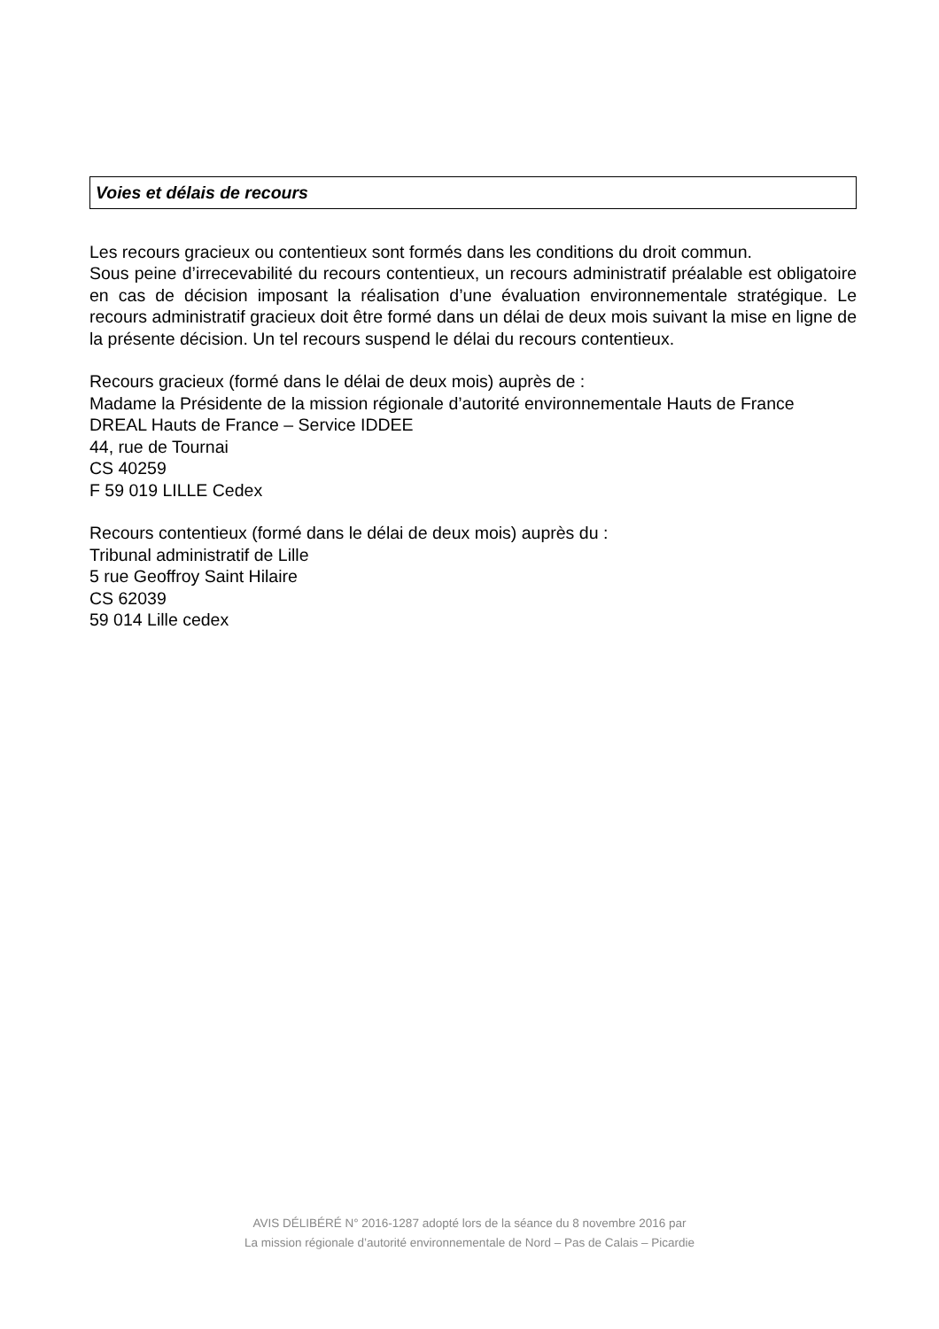Voies et délais de recours
Les recours gracieux ou contentieux sont formés dans les conditions du droit commun.
Sous peine d’irrecevabilité du recours contentieux, un recours administratif préalable est obligatoire en cas de décision imposant la réalisation d’une évaluation environnementale stratégique. Le recours administratif gracieux doit être formé dans un délai de deux mois suivant la mise en ligne de la présente décision. Un tel recours suspend le délai du recours contentieux.
Recours gracieux (formé dans le délai de deux mois) auprès de :
Madame la Présidente de la mission régionale d’autorité environnementale Hauts de France
DREAL Hauts de France – Service IDDEE
44, rue de Tournai
CS 40259
F 59 019 LILLE Cedex
Recours contentieux (formé dans le délai de deux mois) auprès du :
Tribunal administratif de Lille
5 rue Geoffroy Saint Hilaire
CS 62039
59 014 Lille cedex
AVIS DÉLIBÉRÉ N° 2016-1287 adopté lors de la séance du 8 novembre 2016 par
La mission régionale d’autorité environnementale de Nord – Pas de Calais – Picardie